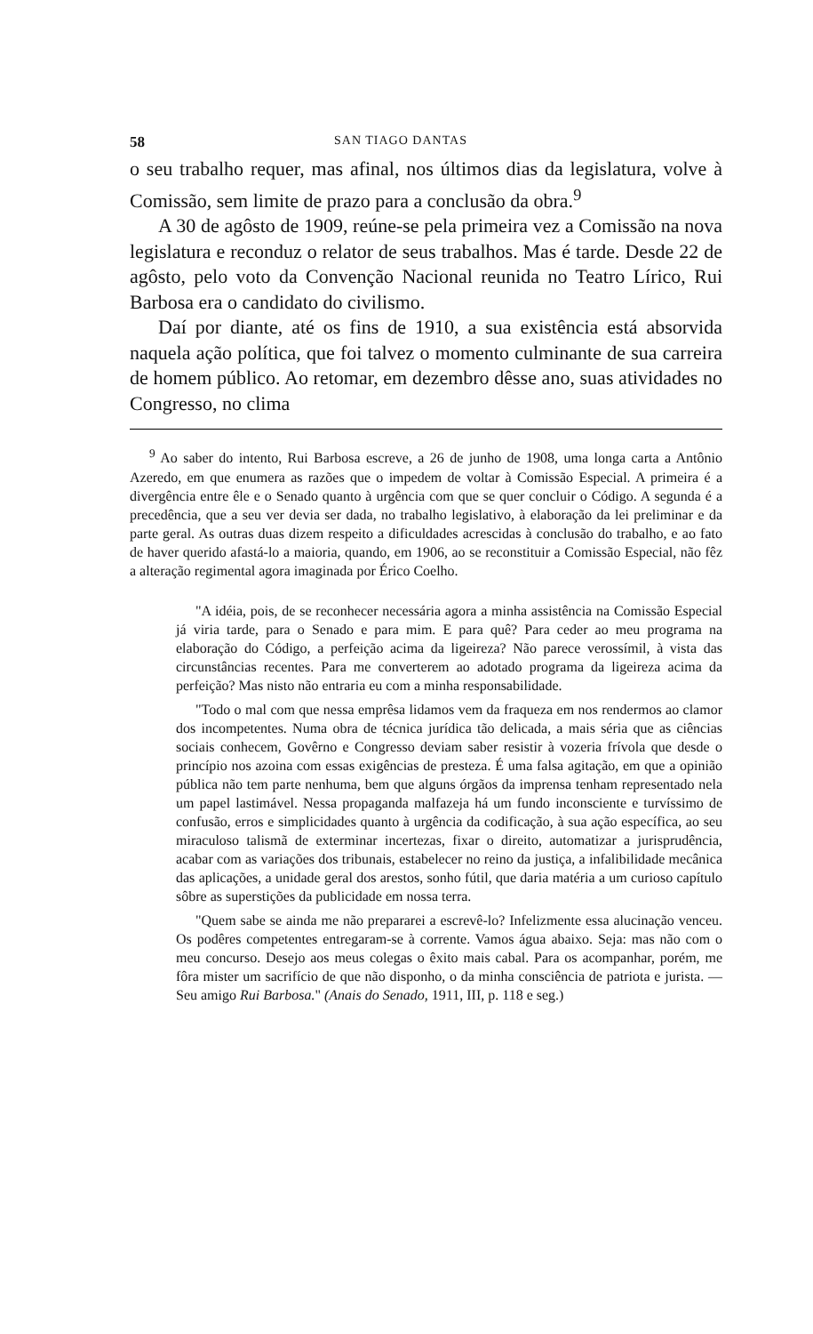58 SAN TIAGO DANTAS
o seu trabalho requer, mas afinal, nos últimos dias da legislatura, volve à Comissão, sem limite de prazo para a conclusão da obra.<sup>9</sup>
A 30 de agôsto de 1909, reúne-se pela primeira vez a Comissão na nova legislatura e reconduz o relator de seus trabalhos. Mas é tarde. Desde 22 de agôsto, pelo voto da Convenção Nacional reunida no Teatro Lírico, Rui Barbosa era o candidato do civilismo.
Daí por diante, até os fins de 1910, a sua existência está absorvida naquela ação política, que foi talvez o momento culminante de sua carreira de homem público. Ao retomar, em dezembro dêsse ano, suas atividades no Congresso, no clima
<sup>9</sup> Ao saber do intento, Rui Barbosa escreve, a 26 de junho de 1908, uma longa carta a Antônio Azeredo, em que enumera as razões que o impedem de voltar à Comissão Especial. A primeira é a divergência entre êle e o Senado quanto à urgência com que se quer concluir o Código. A segunda é a precedência, que a seu ver devia ser dada, no trabalho legislativo, à elaboração da lei preliminar e da parte geral. As outras duas dizem respeito a dificuldades acrescidas à conclusão do trabalho, e ao fato de haver querido afastá-lo a maioria, quando, em 1906, ao se reconstituir a Comissão Especial, não fêz a alteração regimental agora imaginada por Érico Coelho.
"A idéia, pois, de se reconhecer necessária agora a minha assistência na Comissão Especial já viria tarde, para o Senado e para mim. E para quê? Para ceder ao meu programa na elaboração do Código, a perfeição acima da ligeireza? Não parece verossímil, à vista das circunstâncias recentes. Para me converterem ao adotado programa da ligeireza acima da perfeição? Mas nisto não entraria eu com a minha responsabilidade.
"Todo o mal com que nessa emprêsa lidamos vem da fraqueza em nos rendermos ao clamor dos incompetentes. Numa obra de técnica jurídica tão delicada, a mais séria que as ciências sociais conhecem, Govêrno e Congresso deviam saber resistir à vozeria frívola que desde o princípio nos azoina com essas exigências de presteza. É uma falsa agitação, em que a opinião pública não tem parte nenhuma, bem que alguns órgãos da imprensa tenham representado nela um papel lastimável. Nessa propaganda malfazeja há um fundo inconsciente e turvíssimo de confusão, erros e simplicidades quanto à urgência da codificação, à sua ação específica, ao seu miraculoso talismã de exterminar incertezas, fixar o direito, automatizar a jurisprudência, acabar com as variações dos tribunais, estabelecer no reino da justiça, a infalibilidade mecânica das aplicações, a unidade geral dos arestos, sonho fútil, que daria matéria a um curioso capítulo sôbre as superstições da publicidade em nossa terra.
"Quem sabe se ainda me não prepararei a escrevê-lo? Infelizmente essa alucinação venceu. Os podêres competentes entregaram-se à corrente. Vamos água abaixo. Seja: mas não com o meu concurso. Desejo aos meus colegas o êxito mais cabal. Para os acompanhar, porém, me fôra mister um sacrifício de que não disponho, o da minha consciência de patriota e jurista. — Seu amigo Rui Barbosa." (Anais do Senado, 1911, III, p. 118 e seg.)